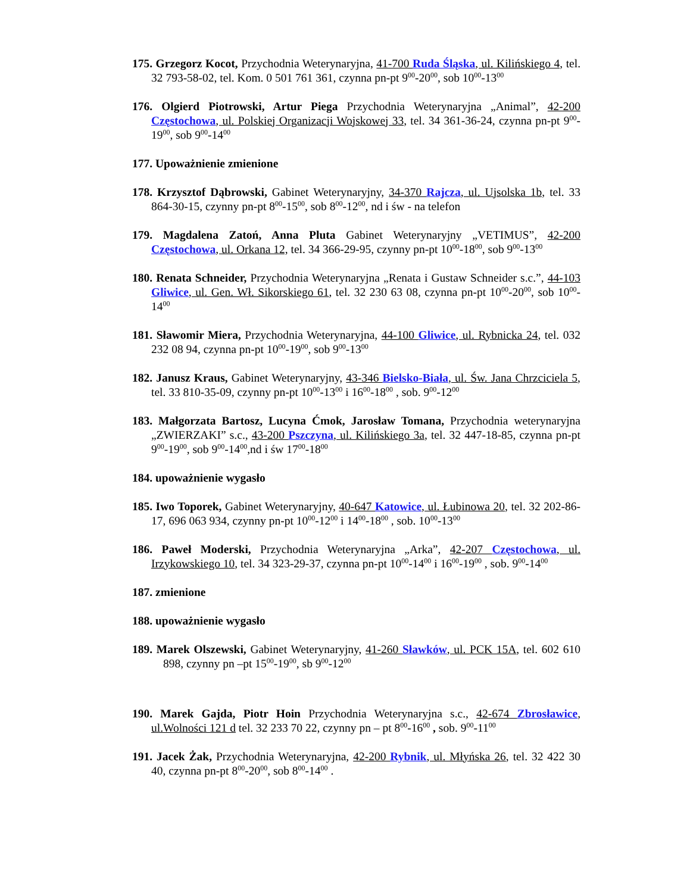175. Grzegorz Kocot, Przychodnia Weterynaryjna, 41-700 Ruda Śląska, ul. Kilińskiego 4, tel. 32 793-58-02, tel. Kom. 0 501 761 361, czynna pn-pt 9<sup>00</sup>-20<sup>00</sup>, sob 10<sup>00</sup>-13<sup>00</sup>
176. Olgierd Piotrowski, Artur Piega Przychodnia Weterynaryjna „Animal”, 42-200 Częstochowa, ul. Polskiej Organizacji Wojskowej 33, tel. 34 361-36-24, czynna pn-pt 9<sup>00</sup>-19<sup>00</sup>, sob 9<sup>00</sup>-14<sup>00</sup>
177. Upoważnienie zmienione
178. Krzysztof Dąbrowski, Gabinet Weterynaryjny, 34-370 Rajcza, ul. Ujsolska 1b, tel. 33 864-30-15, czynny pn-pt 8<sup>00</sup>-15<sup>00</sup>, sob 8<sup>00</sup>-12<sup>00</sup>, nd i św - na telefon
179. Magdalena Zatoń, Anna Pluta Gabinet Weterynaryjny „VETIMUS”, 42-200 Częstochowa, ul. Orkana 12, tel. 34 366-29-95, czynny pn-pt 10<sup>00</sup>-18<sup>00</sup>, sob 9<sup>00</sup>-13<sup>00</sup>
180. Renata Schneider, Przychodnia Weterynaryjna „Renata i Gustaw Schneider s.c.”, 44-103 Gliwice, ul. Gen. Wł. Sikorskiego 61, tel. 32 230 63 08, czynna pn-pt 10<sup>00</sup>-20<sup>00</sup>, sob 10<sup>00</sup>-14<sup>00</sup>
181. Sławomir Miera, Przychodnia Weterynaryjna, 44-100 Gliwice, ul. Rybnicka 24, tel. 032 232 08 94, czynna pn-pt 10<sup>00</sup>-19<sup>00</sup>, sob 9<sup>00</sup>-13<sup>00</sup>
182. Janusz Kraus, Gabinet Weterynaryjny, 43-346 Bielsko-Biała, ul. Św. Jana Chrzciciela 5, tel. 33 810-35-09, czynny pn-pt 10<sup>00</sup>-13<sup>00</sup> i 16<sup>00</sup>-18<sup>00</sup> , sob. 9<sup>00</sup>-12<sup>00</sup>
183. Małgorzata Bartosz, Lucyna Ćmok, Jarosław Tomana, Przychodnia weterynaryjna „ZWIERZAKI” s.c., 43-200 Pszczyna, ul. Kilińskiego 3a, tel. 32 447-18-85, czynna pn-pt 9<sup>00</sup>-19<sup>00</sup>, sob 9<sup>00</sup>-14<sup>00</sup>,nd i św 17<sup>00</sup>-18<sup>00</sup>
184. upoważnienie wygasło
185. Iwo Toporek, Gabinet Weterynaryjny, 40-647 Katowice, ul. Łubinowa 20, tel. 32 202-86-17, 696 063 934, czynny pn-pt 10<sup>00</sup>-12<sup>00</sup> i 14<sup>00</sup>-18<sup>00</sup> , sob. 10<sup>00</sup>-13<sup>00</sup>
186. Paweł Moderski, Przychodnia Weterynaryjna „Arka”, 42-207 Częstochowa, ul. Irzykowskiego 10, tel. 34 323-29-37, czynna pn-pt 10<sup>00</sup>-14<sup>00</sup> i 16<sup>00</sup>-19<sup>00</sup> , sob. 9<sup>00</sup>-14<sup>00</sup>
187. zmienione
188. upoważnienie wygasło
189. Marek Olszewski, Gabinet Weterynaryjny, 41-260 Sławków, ul. PCK 15A, tel. 602 610 898, czynny pn –pt 15<sup>00</sup>-19<sup>00</sup>, sb 9<sup>00</sup>-12<sup>00</sup>
190. Marek Gajda, Piotr Hoin Przychodnia Weterynaryjna s.c., 42-674 Zbrosławice, ul.Wolności 121 d tel. 32 233 70 22, czynny pn – pt 8<sup>00</sup>-16<sup>00</sup> , sob. 9<sup>00</sup>-11<sup>00</sup>
191. Jacek Żak, Przychodnia Weterynaryjna, 42-200 Rybnik, ul. Młyńska 26, tel. 32 422 30 40, czynna pn-pt 8<sup>00</sup>-20<sup>00</sup>, sob 8<sup>00</sup>-14<sup>00</sup> .